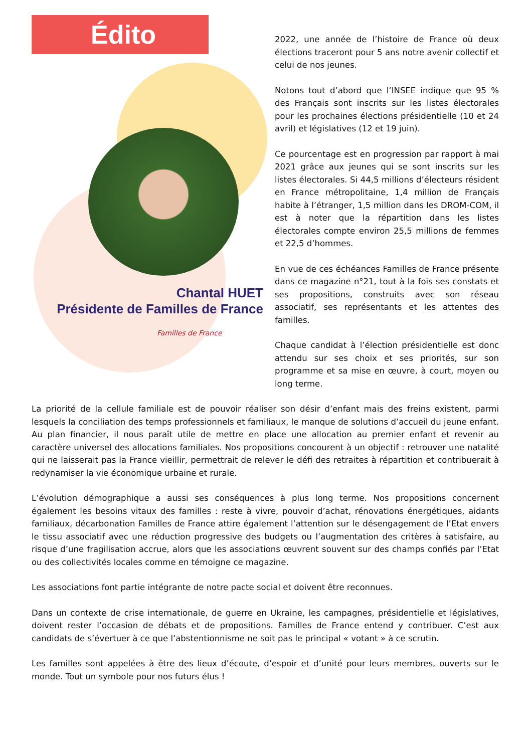Édito
Chantal HUET
Présidente de Familles de France
Familles de France
2022, une année de l’histoire de France où deux élections traceront pour 5 ans notre avenir collectif et celui de nos jeunes.
Notons tout d’abord que l’INSEE indique que 95 % des Français sont inscrits sur les listes électorales pour les prochaines élections présidentielle (10 et 24 avril) et législatives (12 et 19 juin).
Ce pourcentage est en progression par rapport à mai 2021 grâce aux jeunes qui se sont inscrits sur les listes électorales. Si 44,5 millions d’électeurs résident en France métropolitaine, 1,4 million de Français habite à l’étranger, 1,5 million dans les DROM-COM, il est à noter que la répartition dans les listes électorales compte environ 25,5 millions de femmes et 22,5 d’hommes.
En vue de ces échéances Familles de France présente dans ce magazine n°21, tout à la fois ses constats et ses propositions, construits avec son réseau associatif, ses représentants et les attentes des familles.
Chaque candidat à l’élection présidentielle est donc attendu sur ses choix et ses priorités, sur son programme et sa mise en œuvre, à court, moyen ou long terme.
La priorité de la cellule familiale est de pouvoir réaliser son désir d’enfant mais des freins existent, parmi lesquels la conciliation des temps professionnels et familiaux, le manque de solutions d’accueil du jeune enfant. Au plan financier, il nous paraît utile de mettre en place une allocation au premier enfant et revenir au caractère universel des allocations familiales. Nos propositions concourent à un objectif : retrouver une natalité qui ne laisserait pas la France vieillir, permettrait de relever le défi des retraites à répartition et contribuerait à redynamiser la vie économique urbaine et rurale.
L’évolution démographique a aussi ses conséquences à plus long terme. Nos propositions concernent également les besoins vitaux des familles : reste à vivre, pouvoir d’achat, rénovations énergétiques, aidants familiaux, décarbonation Familles de France attire également l’attention sur le désengagement de l’Etat envers le tissu associatif avec une réduction progressive des budgets ou l’augmentation des critères à satisfaire, au risque d’une fragilisation accrue, alors que les associations œuvrent souvent sur des champs confiés par l’Etat ou des collectivités locales comme en témoigne ce magazine.
Les associations font partie intégrante de notre pacte social et doivent être reconnues.
Dans un contexte de crise internationale, de guerre en Ukraine, les campagnes, présidentielle et législatives, doivent rester l’occasion de débats et de propositions. Familles de France entend y contribuer. C’est aux candidats de s’évertuer à ce que l’abstentionnisme ne soit pas le principal « votant » à ce scrutin.
Les familles sont appelées à être des lieux d’écoute, d’espoir et d’unité pour leurs membres, ouverts sur le monde. Tout un symbole pour nos futurs élus !